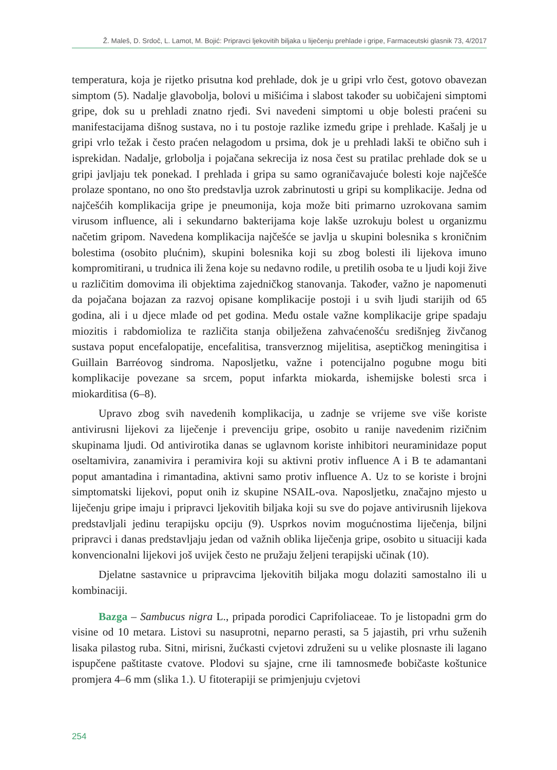Ž. Maleš, D. Srdoč, L. Lamot, M. Bojić: Pripravci ljekovitih biljaka u liječenju prehlade i gripe, Farmaceutski glasnik 73, 4/2017
temperatura, koja je rijetko prisutna kod prehlade, dok je u gripi vrlo čest, gotovo obavezan simptom (5). Nadalje glavobolja, bolovi u mišićima i slabost također su uobičajeni simptomi gripe, dok su u prehladi znatno rjeđi. Svi navedeni simptomi u obje bolesti praćeni su manifestacijama dišnog sustava, no i tu postoje razlike između gripe i prehlade. Kašalj je u gripi vrlo težak i često praćen nelagodom u prsima, dok je u prehladi lakši te obično suh i isprekidan. Nadalje, grlobolja i pojačana sekrecija iz nosa čest su pratilac prehlade dok se u gripi javljaju tek ponekad. I prehlada i gripa su samo ograničavajuće bolesti koje najčešće prolaze spontano, no ono što predstavlja uzrok zabrinutosti u gripi su komplikacije. Jedna od najčešćih komplikacija gripe je pneumonija, koja može biti primarno uzrokovana samim virusom influence, ali i sekundarno bakterijama koje lakše uzrokuju bolest u organizmu načetim gripom. Navedena komplikacija najčešće se javlja u skupini bolesnika s kroničnim bolestima (osobito plućnim), skupini bolesnika koji su zbog bolesti ili lijekova imuno kompromitirani, u trudnica ili žena koje su nedavno rodile, u pretilih osoba te u ljudi koji žive u različitim domovima ili objektima zajedničkog stanovanja. Također, važno je napomenuti da pojačana bojazan za razvoj opisane komplikacije postoji i u svih ljudi starijih od 65 godina, ali i u djece mlađe od pet godina. Među ostale važne komplikacije gripe spadaju miozitis i rabdomioliza te različita stanja obilježena zahvaćenošću središnjeg živčanog sustava poput encefalopatije, encefalitisa, transverznog mijelitisa, aseptičkog meningitisa i Guillain Barréovog sindroma. Naposljetku, važne i potencijalno pogubne mogu biti komplikacije povezane sa srcem, poput infarkta miokarda, ishemijske bolesti srca i miokarditisa (6–8).
Upravo zbog svih navedenih komplikacija, u zadnje se vrijeme sve više koriste antivirusni lijekovi za liječenje i prevenciju gripe, osobito u ranije navedenim rizičnim skupinama ljudi. Od antivirotika danas se uglavnom koriste inhibitori neuraminidaze poput oseltamivira, zanamivira i peramivira koji su aktivni protiv influence A i B te adamantani poput amantadina i rimantadina, aktivni samo protiv influence A. Uz to se koriste i brojni simptomatski lijekovi, poput onih iz skupine NSAIL-ova. Naposljetku, značajno mjesto u liječenju gripe imaju i pripravci ljekovitih biljaka koji su sve do pojave antivirusnih lijekova predstavljali jedinu terapijsku opciju (9). Usprkos novim mogućnostima liječenja, biljni pripravci i danas predstavljaju jedan od važnih oblika liječenja gripe, osobito u situaciji kada konvencionalni lijekovi još uvijek često ne pružaju željeni terapijski učinak (10).
Djelatne sastavnice u pripravcima ljekovitih biljaka mogu dolaziti samostalno ili u kombinaciji.
Bazga – Sambucus nigra L., pripada porodici Caprifoliaceae. To je listopadni grm do visine od 10 metara. Listovi su nasuprotni, neparno perasti, sa 5 jajastih, pri vrhu suženih lisaka pilastog ruba. Sitni, mirisni, žućkasti cvjetovi združeni su u velike plosnaste ili lagano ispupčene paštitaste cvatove. Plodovi su sjajne, crne ili tamnosmeđe bobičaste koštunice promjera 4–6 mm (slika 1.). U fitoterapiji se primjenjuju cvjetovi
254